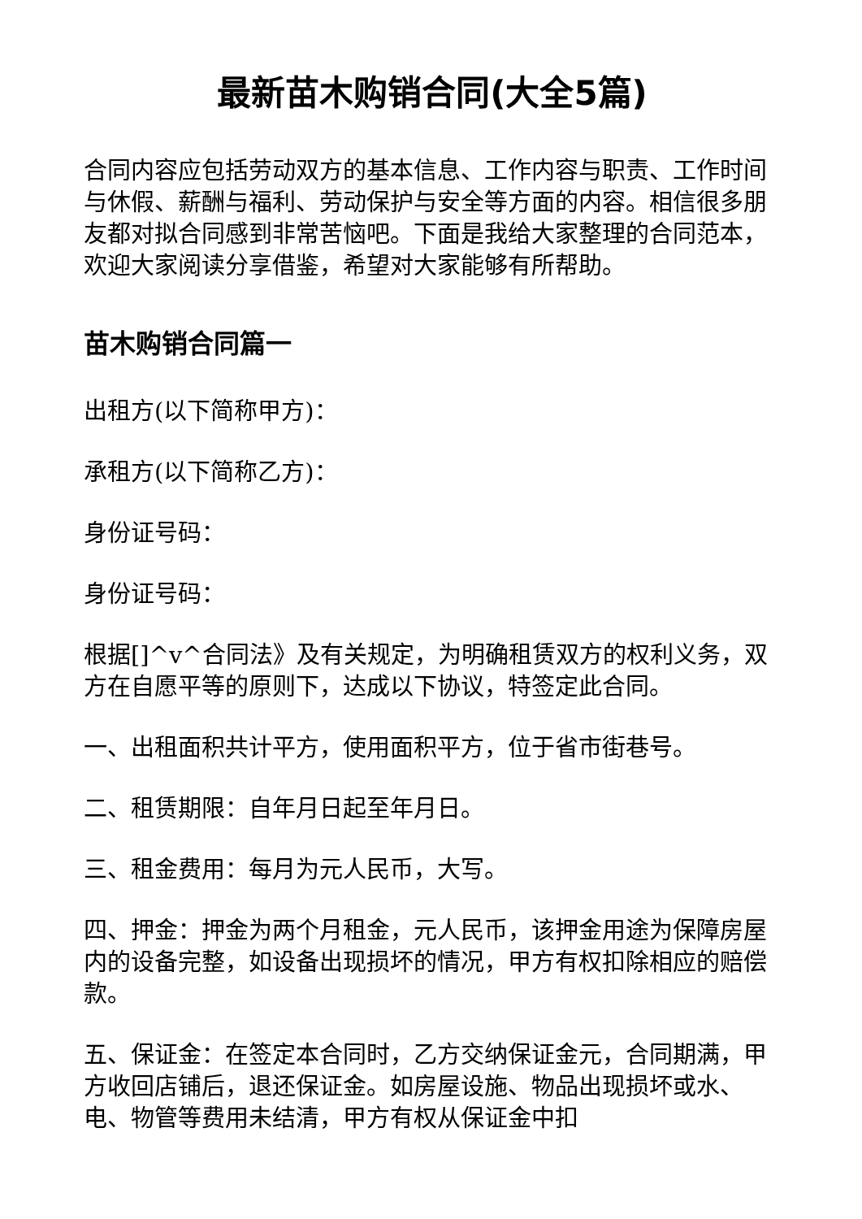最新苗木购销合同(大全5篇)
合同内容应包括劳动双方的基本信息、工作内容与职责、工作时间与休假、薪酬与福利、劳动保护与安全等方面的内容。相信很多朋友都对拟合同感到非常苦恼吧。下面是我给大家整理的合同范本，欢迎大家阅读分享借鉴，希望对大家能够有所帮助。
苗木购销合同篇一
出租方(以下简称甲方)：
承租方(以下简称乙方)：
身份证号码：
身份证号码：
根据[]^v^合同法》及有关规定，为明确租赁双方的权利义务，双方在自愿平等的原则下，达成以下协议，特签定此合同。
一、出租面积共计平方，使用面积平方，位于省市街巷号。
二、租赁期限：自年月日起至年月日。
三、租金费用：每月为元人民币，大写。
四、押金：押金为两个月租金，元人民币，该押金用途为保障房屋内的设备完整，如设备出现损坏的情况，甲方有权扣除相应的赔偿款。
五、保证金：在签定本合同时，乙方交纳保证金元，合同期满，甲方收回店铺后，退还保证金。如房屋设施、物品出现损坏或水、电、物管等费用未结清，甲方有权从保证金中扣